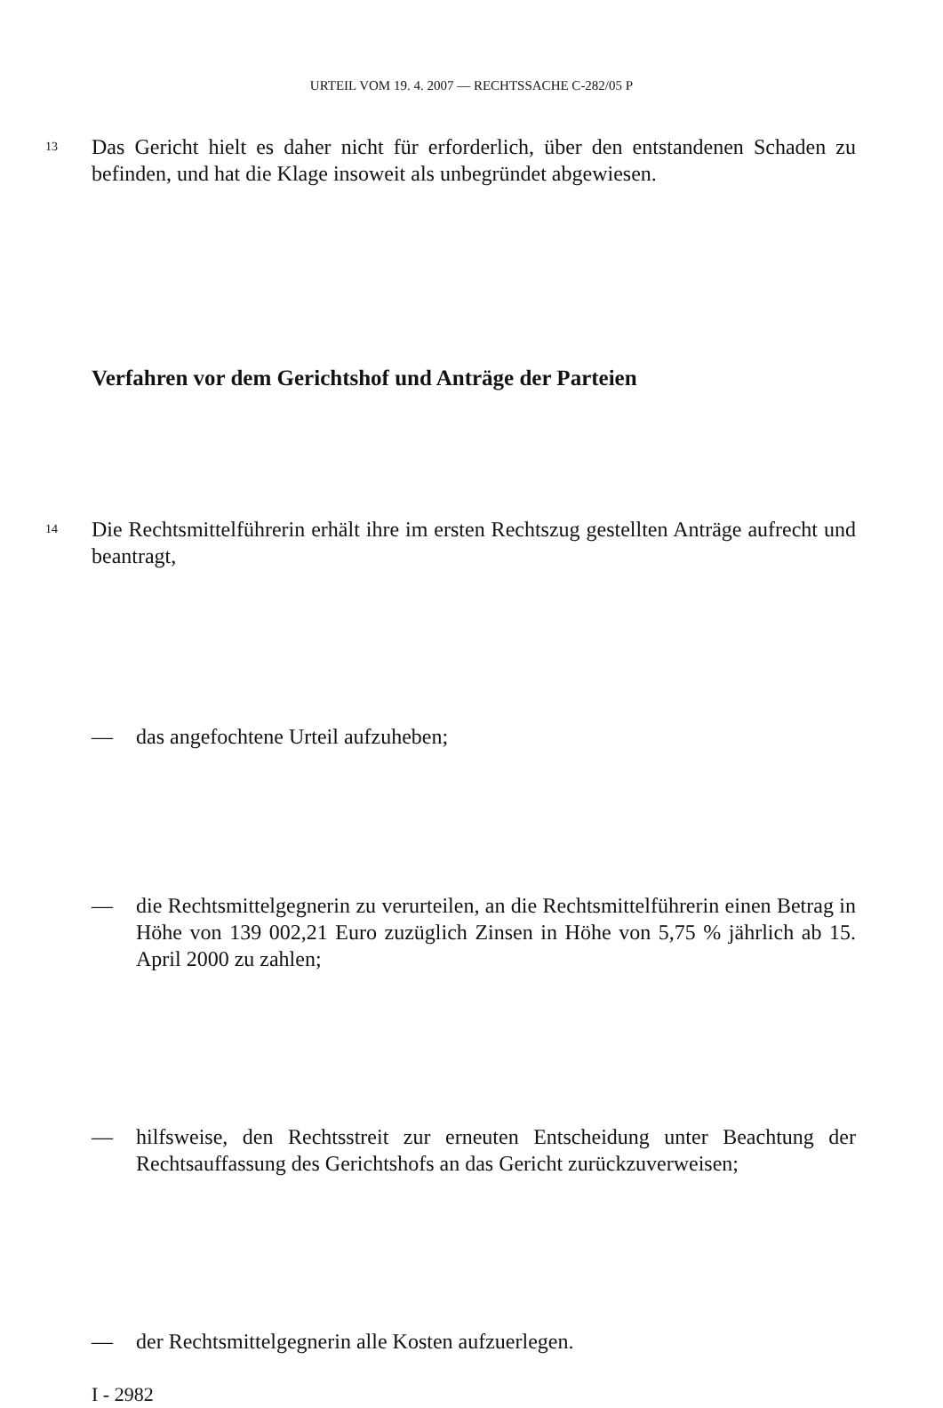URTEIL VOM 19. 4. 2007 — RECHTSSACHE C-282/05 P
13 Das Gericht hielt es daher nicht für erforderlich, über den entstandenen Schaden zu befinden, und hat die Klage insoweit als unbegründet abgewiesen.
Verfahren vor dem Gerichtshof und Anträge der Parteien
14 Die Rechtsmittelführerin erhält ihre im ersten Rechtszug gestellten Anträge aufrecht und beantragt,
—
das angefochtene Urteil aufzuheben;
—
die Rechtsmittelgegnerin zu verurteilen, an die Rechtsmittelführerin einen Betrag in Höhe von 139 002,21 Euro zuzüglich Zinsen in Höhe von 5,75 % jährlich ab 15. April 2000 zu zahlen;
—
hilfsweise, den Rechtsstreit zur erneuten Entscheidung unter Beachtung der Rechtsauffassung des Gerichtshofs an das Gericht zurückzuverweisen;
—
der Rechtsmittelgegnerin alle Kosten aufzuerlegen.
I - 2982